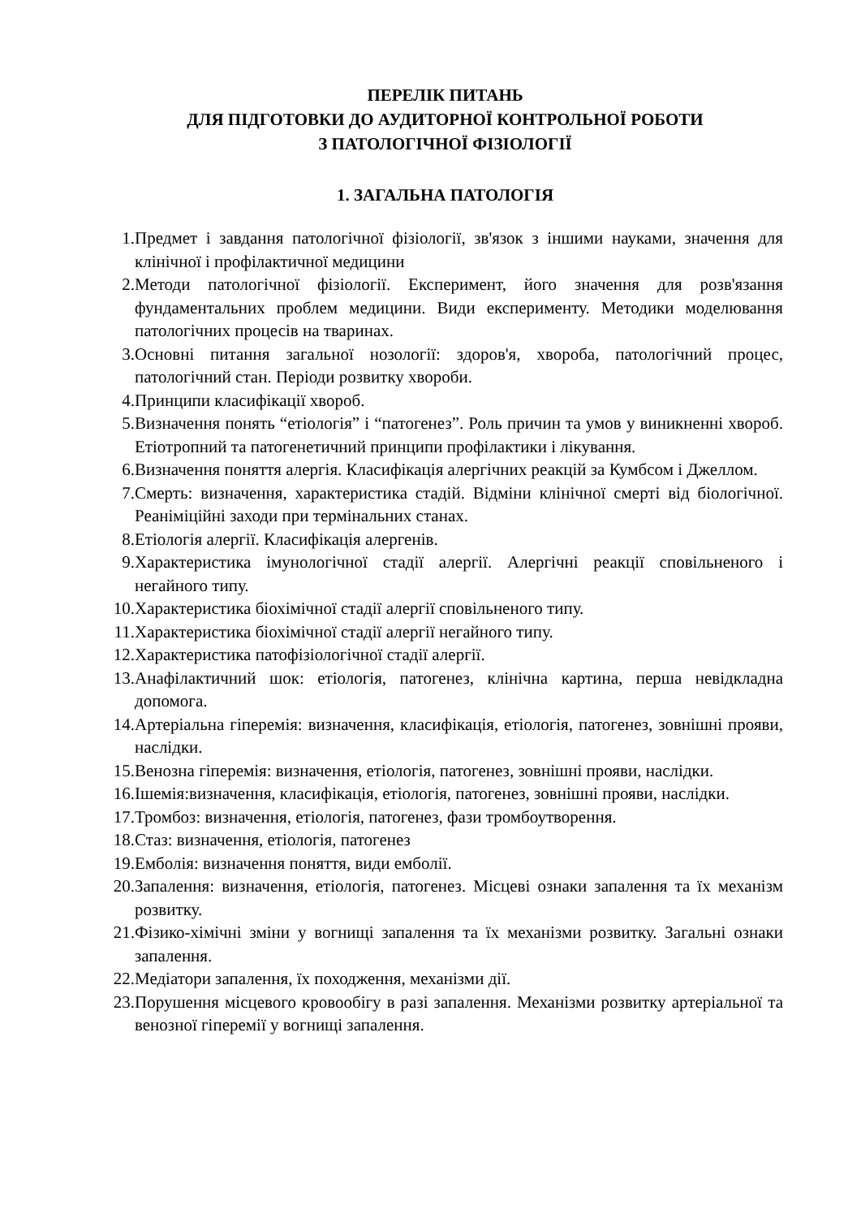ПЕРЕЛІК ПИТАНЬ
ДЛЯ ПІДГОТОВКИ ДО АУДИТОРНОЇ КОНТРОЛЬНОЇ РОБОТИ
З ПАТОЛОГІЧНОЇ ФІЗІОЛОГІЇ
1. ЗАГАЛЬНА ПАТОЛОГІЯ
1. Предмет і завдання патологічної фізіології, зв'язок з іншими науками, значення для клінічної і профілактичної медицини
2. Методи патологічної фізіології. Експеримент, його значення для розв'язання фундаментальних проблем медицини. Види експерименту. Методики моделювання патологічних процесів на тваринах.
3. Основні питання загальної нозології: здоров'я, хвороба, патологічний процес, патологічний стан. Періоди розвитку хвороби.
4. Принципи класифікації хвороб.
5. Визначення понять “етіологія” і “патогенез”. Роль причин та умов у виникненні хвороб. Етіотропний та патогенетичний принципи профілактики і лікування.
6. Визначення поняття алергія. Класифікація алергічних реакцій за Кумбсом і Джеллом.
7. Смерть: визначення, характеристика стадій. Відміни клінічної смерті від біологічної. Реаніміційні заходи при термінальних станах.
8. Етіологія алергії. Класифікація алергенів.
9. Характеристика імунологічної стадії алергії. Алергічні реакції сповільненого і негайного типу.
10. Характеристика біохімічної стадії алергії сповільненого типу.
11. Характеристика біохімічної стадії алергії негайного типу.
12. Характеристика патофізіологічної стадії алергії.
13. Анафілактичний шок: етіологія, патогенез, клінічна картина, перша невідкладна допомога.
14. Артеріальна гіперемія: визначення, класифікація, етіологія, патогенез, зовнішні прояви, наслідки.
15. Венозна гіперемія: визначення, етіологія, патогенез, зовнішні прояви, наслідки.
16. Ішемія:визначення, класифікація, етіологія, патогенез, зовнішні прояви, наслідки.
17. Тромбоз: визначення, етіологія, патогенез, фази тромбоутворення.
18. Стаз: визначення, етіологія, патогенез
19. Емболія: визначення поняття, види емболії.
20. Запалення: визначення, етіологія, патогенез. Місцеві ознаки запалення та їх механізм розвитку.
21. Фізико-хімічні зміни у вогнищі запалення та їх механізми розвитку. Загальні ознаки запалення.
22. Медіатори запалення, їх походження, механізми дії.
23. Порушення місцевого кровообігу в разі запалення. Механізми розвитку артеріальної та венозної гіперемії у вогнищі запалення.